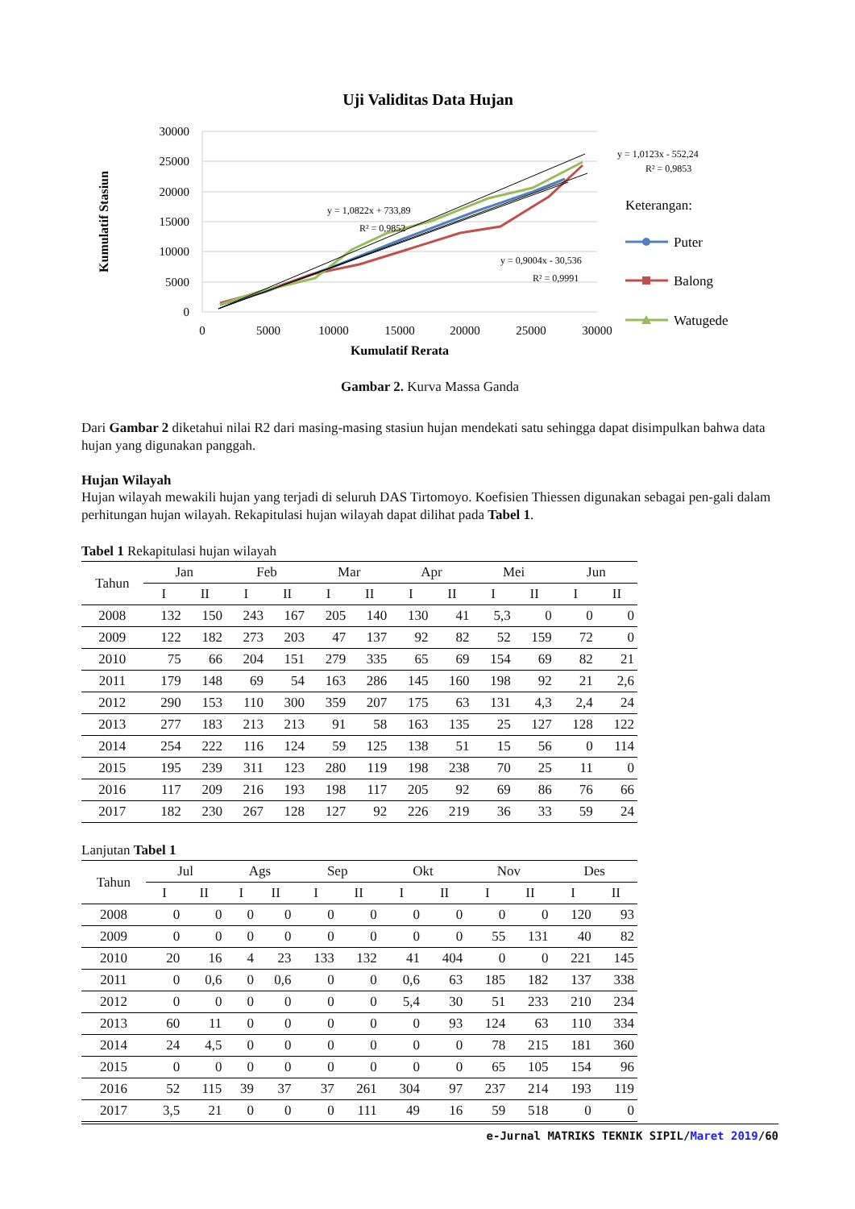Uji Validitas Data Hujan
30000
25000
20000
15000
10000
5000
0
0
5000
10000
15000
20000
25000
30000
Kumulatif Rerata
Kumulatif Stasiun
y = 1,0123x - 552,24
R² = 0,9853
y = 1,0822x + 733,89
R² = 0,9852
y = 0,9004x - 30,536
R² = 0,9991
Keterangan:
Puter
Balong
Watugede
Gambar 2. Kurva Massa Ganda
Dari Gambar 2 diketahui nilai R2 dari masing-masing stasiun hujan mendekati satu sehingga dapat disimpulkan bahwa data hujan yang digunakan panggah.
Hujan Wilayah
Hujan wilayah mewakili hujan yang terjadi di seluruh DAS Tirtomoyo. Koefisien Thiessen digunakan sebagai pen-gali dalam perhitungan hujan wilayah. Rekapitulasi hujan wilayah dapat dilihat pada Tabel 1.
Tabel 1 Rekapitulasi hujan wilayah
| Tahun | Jan | | Feb | | Mar | | Apr | | Mei | | Jun | |
| --- | --- | --- | --- | --- | --- | --- | --- | --- | --- | --- | --- | --- |
| | I | II | I | II | I | II | I | II | I | II | I | II |
| 2008 | 132 | 150 | 243 | 167 | 205 | 140 | 130 | 41 | 5,3 | 0 | 0 | 0 |
| 2009 | 122 | 182 | 273 | 203 | 47 | 137 | 92 | 82 | 52 | 159 | 72 | 0 |
| 2010 | 75 | 66 | 204 | 151 | 279 | 335 | 65 | 69 | 154 | 69 | 82 | 21 |
| 2011 | 179 | 148 | 69 | 54 | 163 | 286 | 145 | 160 | 198 | 92 | 21 | 2,6 |
| 2012 | 290 | 153 | 110 | 300 | 359 | 207 | 175 | 63 | 131 | 4,3 | 2,4 | 24 |
| 2013 | 277 | 183 | 213 | 213 | 91 | 58 | 163 | 135 | 25 | 127 | 128 | 122 |
| 2014 | 254 | 222 | 116 | 124 | 59 | 125 | 138 | 51 | 15 | 56 | 0 | 114 |
| 2015 | 195 | 239 | 311 | 123 | 280 | 119 | 198 | 238 | 70 | 25 | 11 | 0 |
| 2016 | 117 | 209 | 216 | 193 | 198 | 117 | 205 | 92 | 69 | 86 | 76 | 66 |
| 2017 | 182 | 230 | 267 | 128 | 127 | 92 | 226 | 219 | 36 | 33 | 59 | 24 |
Lanjutan Tabel 1
| Tahun | Jul | | Ags | | Sep | | Okt | | Nov | | Des | |
| --- | --- | --- | --- | --- | --- | --- | --- | --- | --- | --- | --- | --- |
| | I | II | I | II | I | II | I | II | I | II | I | II |
| 2008 | 0 | 0 | 0 | 0 | 0 | 0 | 0 | 0 | 0 | 0 | 120 | 93 |
| 2009 | 0 | 0 | 0 | 0 | 0 | 0 | 0 | 0 | 55 | 131 | 40 | 82 |
| 2010 | 20 | 16 | 4 | 23 | 133 | 132 | 41 | 404 | 0 | 0 | 221 | 145 |
| 2011 | 0 | 0,6 | 0 | 0,6 | 0 | 0 | 0,6 | 63 | 185 | 182 | 137 | 338 |
| 2012 | 0 | 0 | 0 | 0 | 0 | 0 | 5,4 | 30 | 51 | 233 | 210 | 234 |
| 2013 | 60 | 11 | 0 | 0 | 0 | 0 | 0 | 93 | 124 | 63 | 110 | 334 |
| 2014 | 24 | 4,5 | 0 | 0 | 0 | 0 | 0 | 0 | 78 | 215 | 181 | 360 |
| 2015 | 0 | 0 | 0 | 0 | 0 | 0 | 0 | 0 | 65 | 105 | 154 | 96 |
| 2016 | 52 | 115 | 39 | 37 | 37 | 261 | 304 | 97 | 237 | 214 | 193 | 119 |
| 2017 | 3,5 | 21 | 0 | 0 | 0 | 111 | 49 | 16 | 59 | 518 | 0 | 0 |
e-Jurnal MATRIKS TEKNIK SIPIL/Maret 2019/60